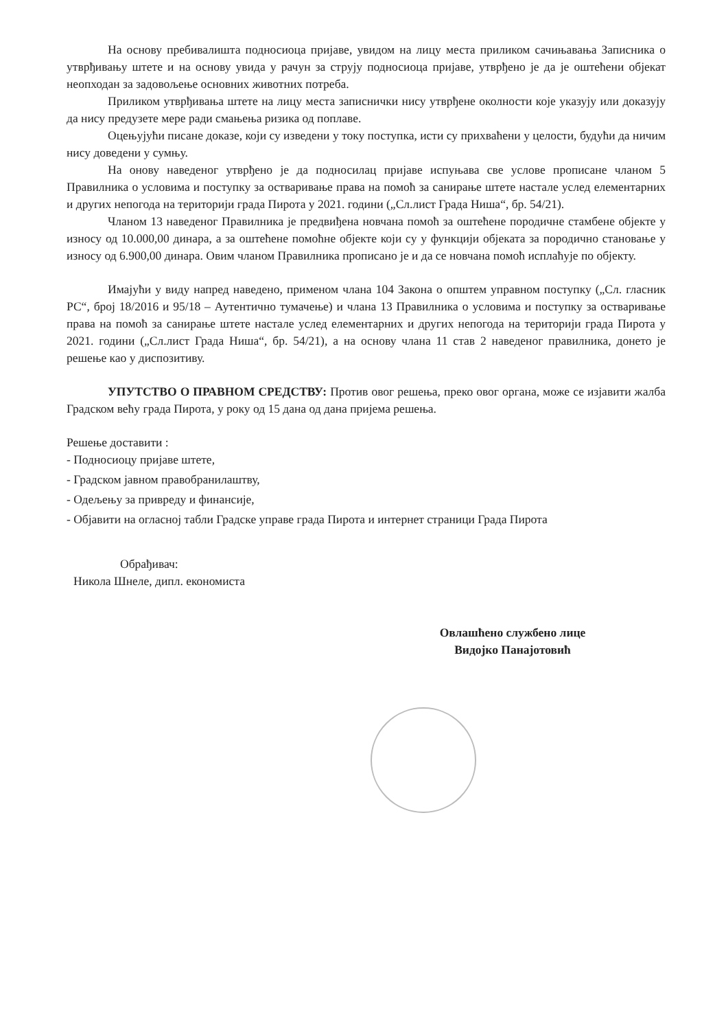На основу пребивалишта подносиоца пријаве, увидом на лицу места приликом сачињавања Записника о утврђивању штете и на основу увида у рачун за струју подносиоца пријаве, утврђено је да је оштећени објекат неопходан за задовољење основних животних потреба.
Приликом утврђивања штете на лицу места записнички нису утврђене околности које указују или доказују да нису предузете мере ради смањења ризика од поплаве.
Оцењујући писане доказе, који су изведени у току поступка, исти су прихваћени у целости, будући да ничим нису доведени у сумњу.
На онову наведеног утврђено је да подносилац пријаве испуњава све услове прописане чланом 5 Правилника о условима и поступку за остваривање права на помоћ за санирање штете настале услед елементарних и других непогода на територији града Пирота у 2021. години („Сл.лист Града Ниша“, бр. 54/21).
Чланом 13 наведеног Правилника је предвиђена новчана помоћ за оштећене породичне стамбене објекте у износу од 10.000,00 динара, а за оштећене помоћне објекте који су у функцији објеката за породично становање у износу од 6.900,00 динара. Овим чланом Правилника прописано је и да се новчана помоћ исплаћује по објекту.
Имајући у виду напред наведено, применом члана 104 Закона о општем управном поступку („Сл. гласник РС“, број 18/2016 и 95/18 – Аутентично тумачење) и члана 13 Правилника о условима и поступку за остваривање права на помоћ за санирање штете настале услед елементарних и других непогода на територији града Пирота у 2021. години („Сл.лист Града Ниша“, бр. 54/21), а на основу члана 11 став 2 наведеног правилника, донето је решење као у диспозитиву.
УПУТСТВО О ПРАВНОМ СРЕДСТВУ: Против овог решења, преко овог органа, може се изјавити жалба Градском већу града Пирота, у року од 15 дана од дана пријема решења.
Решење доставити :
- Подносиоцу пријаве штете,
- Градском јавном правобранилаштву,
- Одељењу за привреду и финансије,
- Објавити на огласној табли Градске управе града Пирота и интернет страници Града Пирота
Обрађивач:
Никола Шнеле, дипл. економиста
Овлашћено службено лице
Видојко Панајотовић